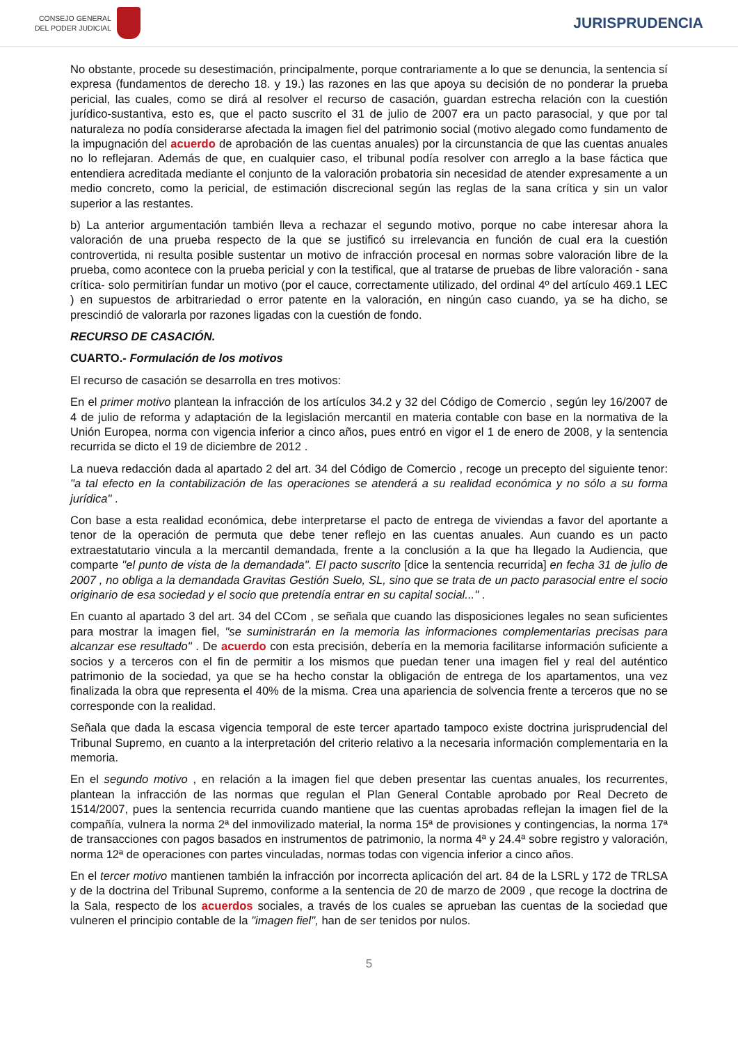CONSEJO GENERAL
DEL PODER JUDICIAL
JURISPRUDENCIA
No obstante, procede su desestimación, principalmente, porque contrariamente a lo que se denuncia, la sentencia sí expresa (fundamentos de derecho 18. y 19.) las razones en las que apoya su decisión de no ponderar la prueba pericial, las cuales, como se dirá al resolver el recurso de casación, guardan estrecha relación con la cuestión jurídico-sustantiva, esto es, que el pacto suscrito el 31 de julio de 2007 era un pacto parasocial, y que por tal naturaleza no podía considerarse afectada la imagen fiel del patrimonio social (motivo alegado como fundamento de la impugnación del acuerdo de aprobación de las cuentas anuales) por la circunstancia de que las cuentas anuales no lo reflejaran. Además de que, en cualquier caso, el tribunal podía resolver con arreglo a la base fáctica que entendiera acreditada mediante el conjunto de la valoración probatoria sin necesidad de atender expresamente a un medio concreto, como la pericial, de estimación discrecional según las reglas de la sana crítica y sin un valor superior a las restantes.
b) La anterior argumentación también lleva a rechazar el segundo motivo, porque no cabe interesar ahora la valoración de una prueba respecto de la que se justificó su irrelevancia en función de cual era la cuestión controvertida, ni resulta posible sustentar un motivo de infracción procesal en normas sobre valoración libre de la prueba, como acontece con la prueba pericial y con la testifical, que al tratarse de pruebas de libre valoración - sana crítica- solo permitirían fundar un motivo (por el cauce, correctamente utilizado, del ordinal 4º del artículo 469.1 LEC ) en supuestos de arbitrariedad o error patente en la valoración, en ningún caso cuando, ya se ha dicho, se prescindió de valorarla por razones ligadas con la cuestión de fondo.
RECURSO DE CASACIÓN.
CUARTO.- Formulación de los motivos
El recurso de casación se desarrolla en tres motivos:
En el primer motivo plantean la infracción de los artículos 34.2 y 32 del Código de Comercio , según ley 16/2007 de 4 de julio de reforma y adaptación de la legislación mercantil en materia contable con base en la normativa de la Unión Europea, norma con vigencia inferior a cinco años, pues entró en vigor el 1 de enero de 2008, y la sentencia recurrida se dicto el 19 de diciembre de 2012 .
La nueva redacción dada al apartado 2 del art. 34 del Código de Comercio , recoge un precepto del siguiente tenor: "a tal efecto en la contabilización de las operaciones se atenderá a su realidad económica y no sólo a su forma jurídica" .
Con base a esta realidad económica, debe interpretarse el pacto de entrega de viviendas a favor del aportante a tenor de la operación de permuta que debe tener reflejo en las cuentas anuales. Aun cuando es un pacto extraestatutario vincula a la mercantil demandada, frente a la conclusión a la que ha llegado la Audiencia, que comparte "el punto de vista de la demandada". El pacto suscrito [dice la sentencia recurrida] en fecha 31 de julio de 2007 , no obliga a la demandada Gravitas Gestión Suelo, SL, sino que se trata de un pacto parasocial entre el socio originario de esa sociedad y el socio que pretendía entrar en su capital social..." .
En cuanto al apartado 3 del art. 34 del CCom , se señala que cuando las disposiciones legales no sean suficientes para mostrar la imagen fiel, "se suministrarán en la memoria las informaciones complementarias precisas para alcanzar ese resultado" . De acuerdo con esta precisión, debería en la memoria facilitarse información suficiente a socios y a terceros con el fin de permitir a los mismos que puedan tener una imagen fiel y real del auténtico patrimonio de la sociedad, ya que se ha hecho constar la obligación de entrega de los apartamentos, una vez finalizada la obra que representa el 40% de la misma. Crea una apariencia de solvencia frente a terceros que no se corresponde con la realidad.
Señala que dada la escasa vigencia temporal de este tercer apartado tampoco existe doctrina jurisprudencial del Tribunal Supremo, en cuanto a la interpretación del criterio relativo a la necesaria información complementaria en la memoria.
En el segundo motivo , en relación a la imagen fiel que deben presentar las cuentas anuales, los recurrentes, plantean la infracción de las normas que regulan el Plan General Contable aprobado por Real Decreto de 1514/2007, pues la sentencia recurrida cuando mantiene que las cuentas aprobadas reflejan la imagen fiel de la compañía, vulnera la norma 2ª del inmovilizado material, la norma 15ª de provisiones y contingencias, la norma 17ª de transacciones con pagos basados en instrumentos de patrimonio, la norma 4ª y 24.4ª sobre registro y valoración, norma 12ª de operaciones con partes vinculadas, normas todas con vigencia inferior a cinco años.
En el tercer motivo mantienen también la infracción por incorrecta aplicación del art. 84 de la LSRL y 172 de TRLSA y de la doctrina del Tribunal Supremo, conforme a la sentencia de 20 de marzo de 2009 , que recoge la doctrina de la Sala, respecto de los acuerdos sociales, a través de los cuales se aprueban las cuentas de la sociedad que vulneren el principio contable de la "imagen fiel", han de ser tenidos por nulos.
5